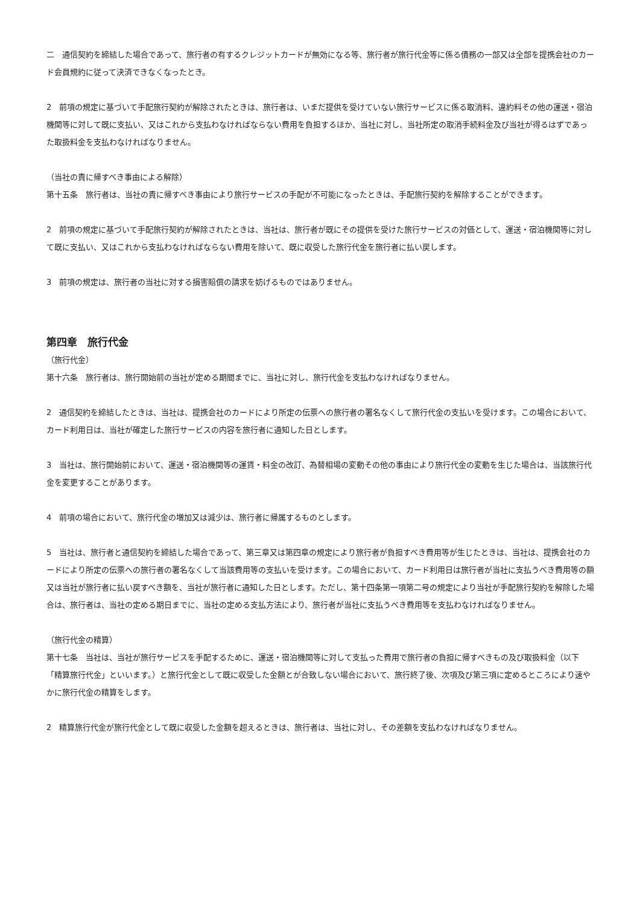二　通信契約を締結した場合であって、旅行者の有するクレジットカードが無効になる等、旅行者が旅行代金等に係る債務の一部又は全部を提携会社のカード会員規約に従って決済できなくなったとき。
2　前項の規定に基づいて手配旅行契約が解除されたときは、旅行者は、いまだ提供を受けていない旅行サービスに係る取消料、違約料その他の運送・宿泊機関等に対して既に支払い、又はこれから支払わなければならない費用を負担するほか、当社に対し、当社所定の取消手続料金及び当社が得るはずであった取扱料金を支払わなければなりません。
（当社の責に帰すべき事由による解除）
第十五条　旅行者は、当社の責に帰すべき事由により旅行サービスの手配が不可能になったときは、手配旅行契約を解除することができます。
2　前項の規定に基づいて手配旅行契約が解除されたときは、当社は、旅行者が既にその提供を受けた旅行サービスの対価として、運送・宿泊機関等に対して既に支払い、又はこれから支払わなければならない費用を除いて、既に収受した旅行代金を旅行者に払い戻します。
3　前項の規定は、旅行者の当社に対する損害賠償の請求を妨げるものではありません。
第四章　旅行代金
（旅行代金）
第十六条　旅行者は、旅行開始前の当社が定める期間までに、当社に対し、旅行代金を支払わなければなりません。
2　通信契約を締結したときは、当社は、提携会社のカードにより所定の伝票への旅行者の署名なくして旅行代金の支払いを受けます。この場合において、カード利用日は、当社が確定した旅行サービスの内容を旅行者に通知した日とします。
3　当社は、旅行開始前において、運送・宿泊機関等の運賃・料金の改訂、為替相場の変動その他の事由により旅行代金の変動を生じた場合は、当該旅行代金を変更することがあります。
4　前項の場合において、旅行代金の増加又は減少は、旅行者に帰属するものとします。
5　当社は、旅行者と通信契約を締結した場合であって、第三章又は第四章の規定により旅行者が負担すべき費用等が生じたときは、当社は、提携会社のカードにより所定の伝票への旅行者の署名なくして当該費用等の支払いを受けます。この場合において、カード利用日は旅行者が当社に支払うべき費用等の額又は当社が旅行者に払い戻すべき額を、当社が旅行者に通知した日とします。ただし、第十四条第一項第二号の規定により当社が手配旅行契約を解除した場合は、旅行者は、当社の定める期日までに、当社の定める支払方法により、旅行者が当社に支払うべき費用等を支払わなければなりません。
（旅行代金の精算）
第十七条　当社は、当社が旅行サービスを手配するために、運送・宿泊機関等に対して支払った費用で旅行者の負担に帰すべきもの及び取扱料金（以下「精算旅行代金」といいます。）と旅行代金として既に収受した金額とが合致しない場合において、旅行終了後、次項及び第三項に定めるところにより速やかに旅行代金の精算をします。
2　精算旅行代金が旅行代金として既に収受した金額を超えるときは、旅行者は、当社に対し、その差額を支払わなければなりません。